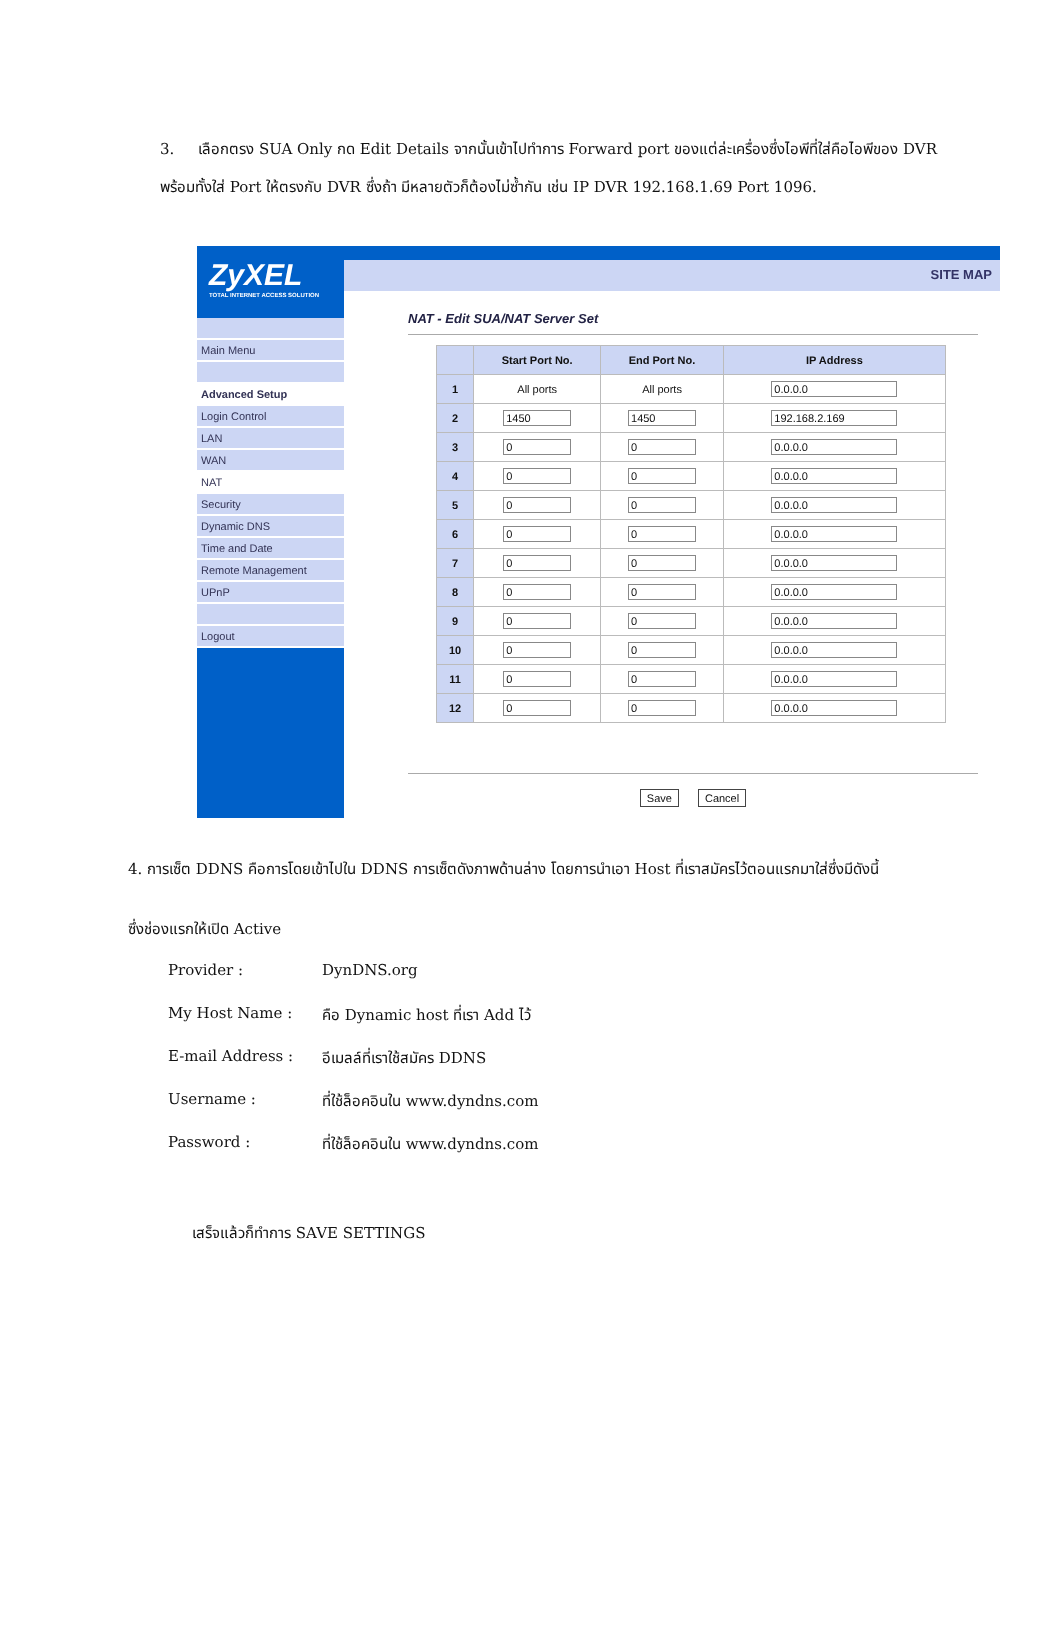3. เลือกตรง SUA Only กด Edit Details จากนั้นเข้าไปทำการ Forward port ของแต่ล่ะเครื่องซึ่งไอพีที่ใส่คือไอพีของ DVR พร้อมทั้งใส่ Port ให้ตรงกับ DVR ซึ่งถ้า มีหลายตัวก็ต้องไม่ซ้ำกัน เช่น IP DVR 192.168.1.69 Port 1096.
ZyXEL
TOTAL INTERNET ACCESS SOLUTION
Main Menu
Advanced Setup
Login Control
LAN
WAN
NAT
Security
Dynamic DNS
Time and Date
Remote Management
UPnP
Logout
SITE MAP
NAT - Edit SUA/NAT Server Set
| | Start Port No. | End Port No. | IP Address |
| --- | --- | --- | --- |
| 1 | All ports | All ports | 0.0.0.0 |
| 2 | 1450 | 1450 | 192.168.2.169 |
| 3 | 0 | 0 | 0.0.0.0 |
| 4 | 0 | 0 | 0.0.0.0 |
| 5 | 0 | 0 | 0.0.0.0 |
| 6 | 0 | 0 | 0.0.0.0 |
| 7 | 0 | 0 | 0.0.0.0 |
| 8 | 0 | 0 | 0.0.0.0 |
| 9 | 0 | 0 | 0.0.0.0 |
| 10 | 0 | 0 | 0.0.0.0 |
| 11 | 0 | 0 | 0.0.0.0 |
| 12 | 0 | 0 | 0.0.0.0 |
Save Cancel
4. การเซ็ต DDNS คือการโดยเข้าไปใน DDNS การเซ็ตดังภาพด้านล่าง โดยการนำเอา Host ที่เราสมัครไว้ตอนแรกมาใส่ซึ่งมีดังนี้
ซึ่งช่องแรกให้เปิด Active
Provider : DynDNS.org
My Host Name : คือ Dynamic host ที่เรา Add ไว้
E-mail Address : อีเมลล์ที่เราใช้สมัคร DDNS
Username : ที่ใช้ล็อคอินใน www.dyndns.com
Password : ที่ใช้ล็อคอินใน www.dyndns.com
เสร็จแล้วก็ทำการ SAVE SETTINGS